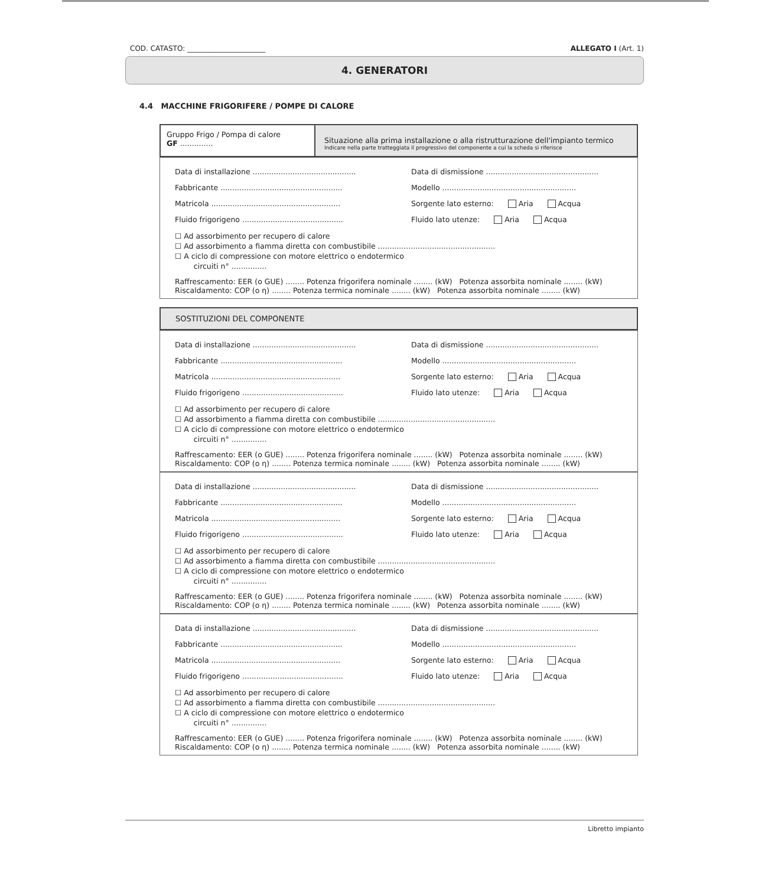COD. CATASTO: ______________________ ALLEGATO I (Art. 1)
4. GENERATORI
4.4 MACCHINE FRIGORIFERE / POMPE DI CALORE
Gruppo Frigo / Pompa di calore
GF ..............
Situazione alla prima installazione o alla ristrutturazione dell'impianto termico
Indicare nella parte tratteggiata il progressivo del componente a cui la scheda si riferisce
Data di installazione ............................................ Data di dismissione ................................................
Fabbricante .................................................... Modello .........................................................
Matricola ....................................................... Sorgente lato esterno: Aria Acqua
Fluido frigorigeno ........................................... Fluido lato utenze: Aria Acqua
☐ Ad assorbimento per recupero di calore
☐ Ad assorbimento a fiamma diretta con combustibile ..................................................
☐ A ciclo di compressione con motore elettrico o endotermico
circuiti n° ...............
Raffrescamento: EER (o GUE) ........ Potenza frigorifera nominale ........ (kW) Potenza assorbita nominale ........ (kW)
Riscaldamento: COP (o η) ........ Potenza termica nominale ........ (kW) Potenza assorbita nominale ........ (kW)
SOSTITUZIONI DEL COMPONENTE
Data di installazione ............................................ Data di dismissione ................................................
Fabbricante .................................................... Modello .........................................................
Matricola ....................................................... Sorgente lato esterno: Aria Acqua
Fluido frigorigeno ........................................... Fluido lato utenze: Aria Acqua
☐ Ad assorbimento per recupero di calore
☐ Ad assorbimento a fiamma diretta con combustibile ..................................................
☐ A ciclo di compressione con motore elettrico o endotermico
circuiti n° ...............
Raffrescamento: EER (o GUE) ........ Potenza frigorifera nominale ........ (kW) Potenza assorbita nominale ........ (kW)
Riscaldamento: COP (o η) ........ Potenza termica nominale ........ (kW) Potenza assorbita nominale ........ (kW)
Data di installazione ............................................ Data di dismissione ................................................
Fabbricante .................................................... Modello .........................................................
Matricola ....................................................... Sorgente lato esterno: Aria Acqua
Fluido frigorigeno ........................................... Fluido lato utenze: Aria Acqua
☐ Ad assorbimento per recupero di calore
☐ Ad assorbimento a fiamma diretta con combustibile ..................................................
☐ A ciclo di compressione con motore elettrico o endotermico
circuiti n° ...............
Raffrescamento: EER (o GUE) ........ Potenza frigorifera nominale ........ (kW) Potenza assorbita nominale ........ (kW)
Riscaldamento: COP (o η) ........ Potenza termica nominale ........ (kW) Potenza assorbita nominale ........ (kW)
Data di installazione ............................................ Data di dismissione ................................................
Fabbricante .................................................... Modello .........................................................
Matricola ....................................................... Sorgente lato esterno: Aria Acqua
Fluido frigorigeno ........................................... Fluido lato utenze: Aria Acqua
☐ Ad assorbimento per recupero di calore
☐ Ad assorbimento a fiamma diretta con combustibile ..................................................
☐ A ciclo di compressione con motore elettrico o endotermico
circuiti n° ...............
Raffrescamento: EER (o GUE) ........ Potenza frigorifera nominale ........ (kW) Potenza assorbita nominale ........ (kW)
Riscaldamento: COP (o η) ........ Potenza termica nominale ........ (kW) Potenza assorbita nominale ........ (kW)
Libretto impianto